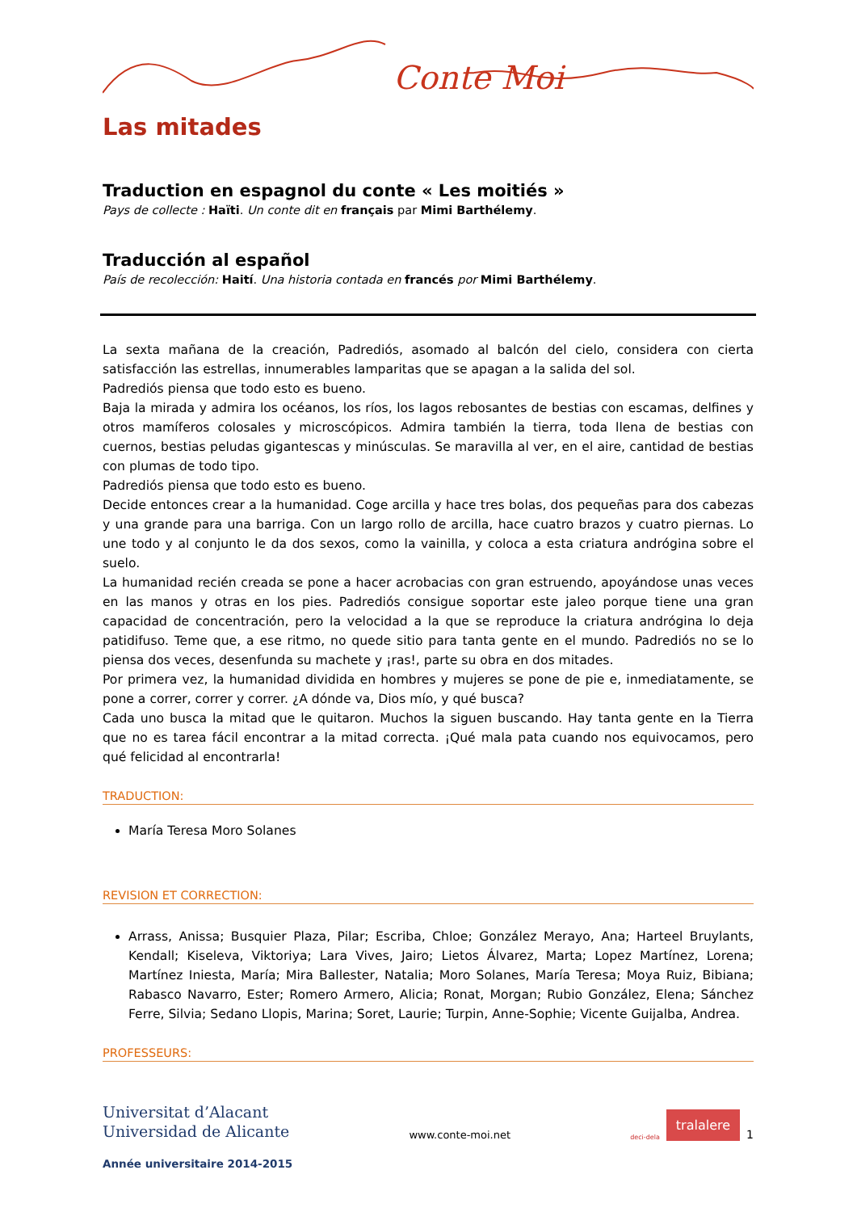Conte Moi
Las mitades
Traduction en espagnol du conte « Les moitiés »
Pays de collecte : Haïti. Un conte dit en français par Mimi Barthélemy.
Traducción al español
País de recolección: Haití. Una historia contada en francés por Mimi Barthélemy.
La sexta mañana de la creación, Padrediós, asomado al balcón del cielo, considera con cierta satisfacción las estrellas, innumerables lamparitas que se apagan a la salida del sol.
Padrediós piensa que todo esto es bueno.
Baja la mirada y admira los océanos, los ríos, los lagos rebosantes de bestias con escamas, delfines y otros mamíferos colosales y microscópicos. Admira también la tierra, toda llena de bestias con cuernos, bestias peludas gigantescas y minúsculas. Se maravilla al ver, en el aire, cantidad de bestias con plumas de todo tipo.
Padrediós piensa que todo esto es bueno.
Decide entonces crear a la humanidad. Coge arcilla y hace tres bolas, dos pequeñas para dos cabezas y una grande para una barriga. Con un largo rollo de arcilla, hace cuatro brazos y cuatro piernas. Lo une todo y al conjunto le da dos sexos, como la vainilla, y coloca a esta criatura andrógina sobre el suelo.
La humanidad recién creada se pone a hacer acrobacias con gran estruendo, apoyándose unas veces en las manos y otras en los pies. Padrediós consigue soportar este jaleo porque tiene una gran capacidad de concentración, pero la velocidad a la que se reproduce la criatura andrógina lo deja patidifuso. Teme que, a ese ritmo, no quede sitio para tanta gente en el mundo. Padrediós no se lo piensa dos veces, desenfunda su machete y ¡ras!, parte su obra en dos mitades.
Por primera vez, la humanidad dividida en hombres y mujeres se pone de pie e, inmediatamente, se pone a correr, correr y correr. ¿A dónde va, Dios mío, y qué busca?
Cada uno busca la mitad que le quitaron. Muchos la siguen buscando. Hay tanta gente en la Tierra que no es tarea fácil encontrar a la mitad correcta. ¡Qué mala pata cuando nos equivocamos, pero qué felicidad al encontrarla!
TRADUCTION:
María Teresa Moro Solanes
REVISION ET CORRECTION:
Arrass, Anissa; Busquier Plaza, Pilar; Escriba, Chloe; González Merayo, Ana; Harteel Bruylants, Kendall; Kiseleva, Viktoriya; Lara Vives, Jairo; Lietos Álvarez, Marta; Lopez Martínez, Lorena; Martínez Iniesta, María; Mira Ballester, Natalia; Moro Solanes, María Teresa; Moya Ruiz, Bibiana; Rabasco Navarro, Ester; Romero Armero, Alicia; Ronat, Morgan; Rubio González, Elena; Sánchez Ferre, Silvia; Sedano Llopis, Marina; Soret, Laurie; Turpin, Anne-Sophie; Vicente Guijalba, Andrea.
PROFESSEURS:
Universitat d’Alacant
Universidad de Alicante
www.conte-moi.net
deci-dela tralalere 1
Année universitaire 2014-2015